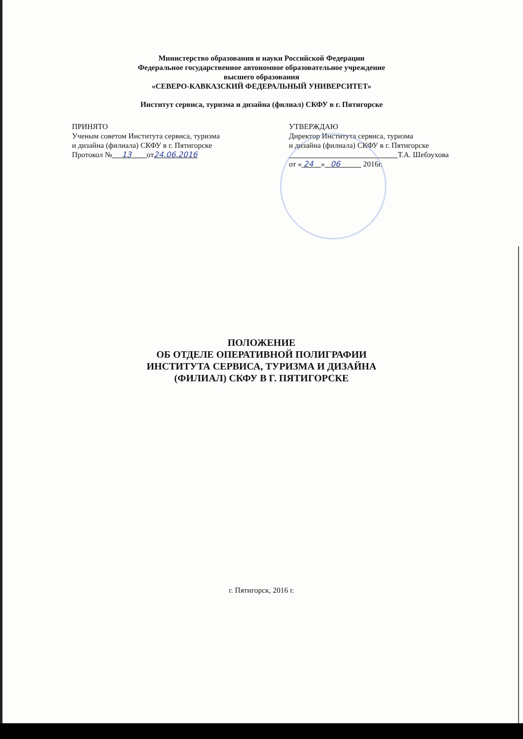Министерство образования и науки Российской Федерации
Федеральное государственное автономное образовательное учреждение
высшего образования
«СЕВЕРО-КАВКАЗСКИЙ ФЕДЕРАЛЬНЫЙ УНИВЕРСИТЕТ»
Институт сервиса, туризма и дизайна (филиал) СКФУ в г. Пятигорске
ПРИНЯТО
Ученым советом Института сервиса, туризма
и дизайна (филиала) СКФУ в г. Пятигорске
Протокол № 13 от24.06.2016
УТВЕРЖДАЮ
Директор Института сервиса, туризма
и дизайна (филиала) СКФУ в г. Пятигорске
Т.А. Шебзухова
от « 24 » 06 2016г.
ПОЛОЖЕНИЕ
ОБ ОТДЕЛЕ ОПЕРАТИВНОЙ ПОЛИГРАФИИ
ИНСТИТУТА СЕРВИСА, ТУРИЗМА И ДИЗАЙНА
(ФИЛИАЛ) СКФУ В Г. ПЯТИГОРСКЕ
г. Пятигорск, 2016 г.